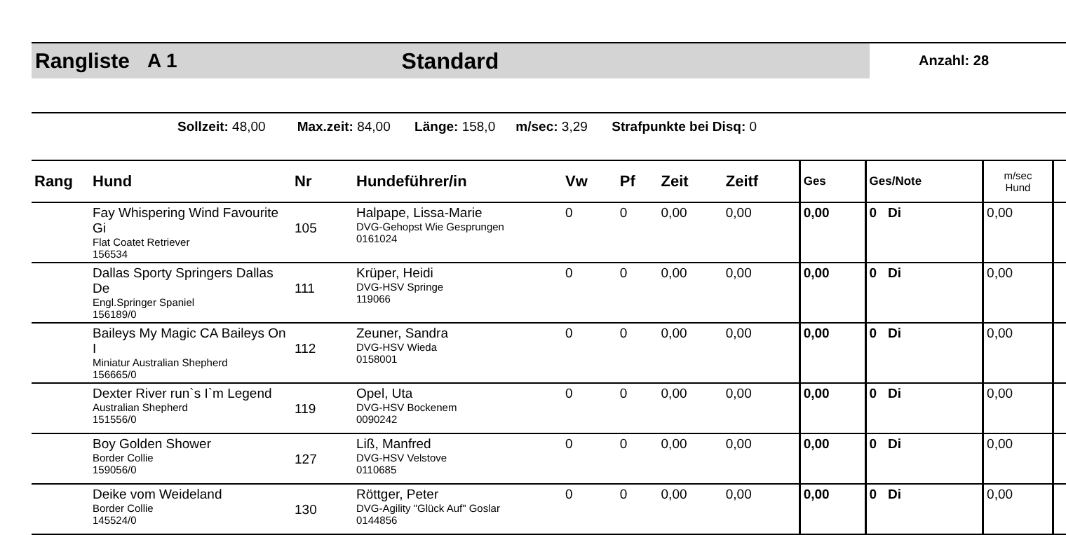Rangliste A 1 Standard
Anzahl: 28
Sollzeit: 48,00 Max.zeit: 84,00 Länge: 158,0 m/sec: 3,29 Strafpunkte bei Disq: 0
| Rang | Hund | Nr | Hundeführer/in | Vw | Pf | Zeit | Zeitf | Ges | Ges/Note | m/sec Hund | |
| --- | --- | --- | --- | --- | --- | --- | --- | --- | --- | --- | --- |
| | Fay Whispering Wind Favourite Gi Flat Coatet Retriever 156534 | 105 | Halpape, Lissa-Marie DVG-Gehopst Wie Gesprungen 0161024 | 0 | 0 | 0,00 | 0,00 | 0,00 | 0 Di | 0,00 | |
| | Dallas Sporty Springers Dallas De Engl.Springer Spaniel 156189/0 | 111 | Krüper, Heidi DVG-HSV Springe 119066 | 0 | 0 | 0,00 | 0,00 | 0,00 | 0 Di | 0,00 | |
| | Baileys My Magic CA Baileys On I Miniatur Australian Shepherd 156665/0 | 112 | Zeuner, Sandra DVG-HSV Wieda 0158001 | 0 | 0 | 0,00 | 0,00 | 0,00 | 0 Di | 0,00 | |
| | Dexter River run`s I`m Legend Australian Shepherd 151556/0 | 119 | Opel, Uta DVG-HSV Bockenem 0090242 | 0 | 0 | 0,00 | 0,00 | 0,00 | 0 Di | 0,00 | |
| | Boy Golden Shower Border Collie 159056/0 | 127 | Liß, Manfred DVG-HSV Velstove 0110685 | 0 | 0 | 0,00 | 0,00 | 0,00 | 0 Di | 0,00 | |
| | Deike vom Weideland Border Collie 145524/0 | 130 | Röttger, Peter DVG-Agility "Glück Auf" Goslar 0144856 | 0 | 0 | 0,00 | 0,00 | 0,00 | 0 Di | 0,00 | |